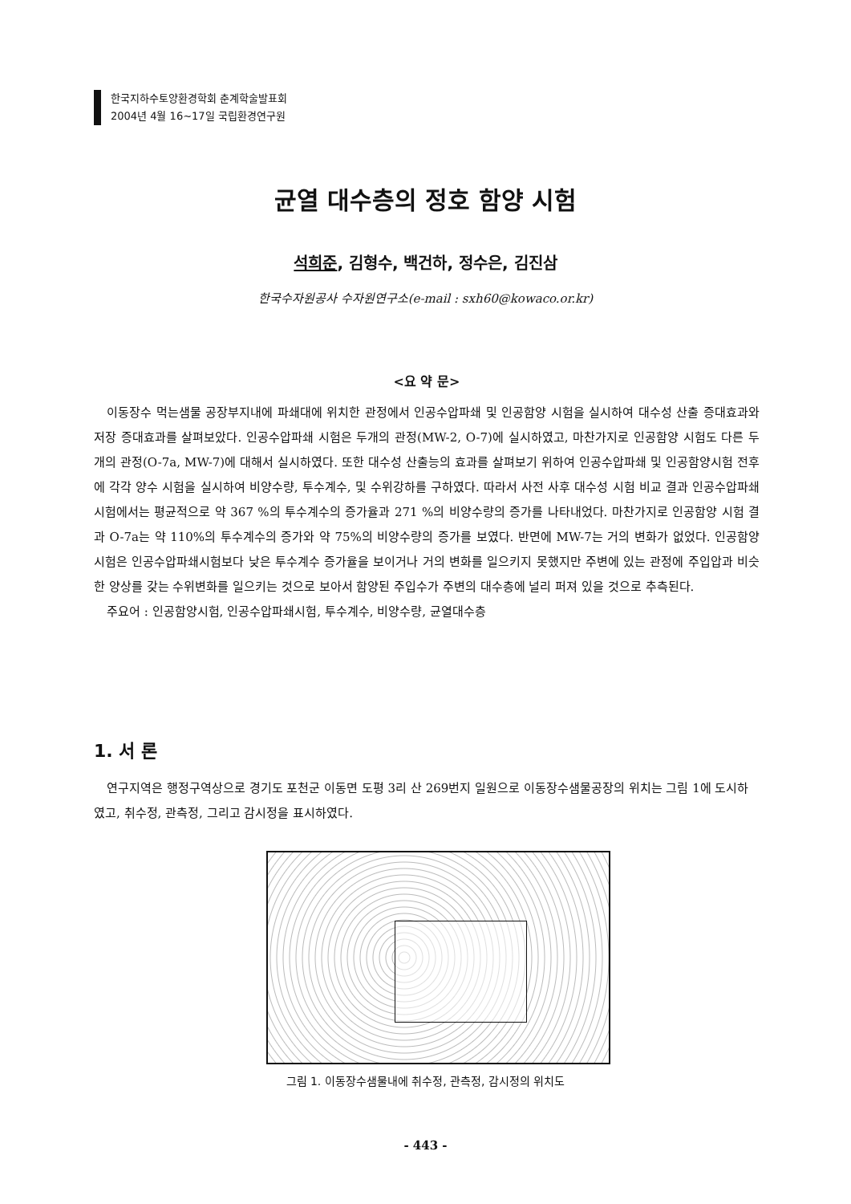한국지하수토양환경학회 춘계학술발표회
2004년 4월 16~17일 국립환경연구원
균열 대수층의 정호 함양 시험
석희준, 김형수, 백건하, 정수은, 김진삼
한국수자원공사 수자원연구소(e-mail : sxh60@kowaco.or.kr)
<요 약 문>
이동장수 먹는샘물 공장부지내에 파쇄대에 위치한 관정에서 인공수압파쇄 및 인공함양 시험을 실시하여 대수성 산출 증대효과와 저장 증대효과를 살펴보았다. 인공수압파쇄 시험은 두개의 관정(MW-2, O-7)에 실시하였고, 마찬가지로 인공함양 시험도 다른 두개의 관정(O-7a, MW-7)에 대해서 실시하였다. 또한 대수성 산출능의 효과를 살펴보기 위하여 인공수압파쇄 및 인공함양시험 전후에 각각 양수 시험을 실시하여 비양수량, 투수계수, 및 수위강하를 구하였다. 따라서 사전 사후 대수성 시험 비교 결과 인공수압파쇄 시험에서는 평균적으로 약 367 %의 투수계수의 증가율과 271 %의 비양수량의 증가를 나타내었다. 마찬가지로 인공함양 시험 결과 O-7a는 약 110%의 투수계수의 증가와 약 75%의 비양수량의 증가를 보였다. 반면에 MW-7는 거의 변화가 없었다. 인공함양시험은 인공수압파쇄시험보다 낮은 투수계수 증가율을 보이거나 거의 변화를 일으키지 못했지만 주변에 있는 관정에 주입압과 비슷한 양상를 갖는 수위변화를 일으키는 것으로 보아서 함양된 주입수가 주변의 대수층에 널리 퍼져 있을 것으로 추측된다.
주요어 : 인공함양시험, 인공수압파쇄시험, 투수계수, 비양수량, 균열대수층
1. 서 론
연구지역은 행정구역상으로 경기도 포천군 이동면 도평 3리 산 269번지 일원으로 이동장수샘물공장의 위치는 그림 1에 도시하였고, 취수정, 관측정, 그리고 감시정을 표시하였다.
그림 1. 이동장수샘물내에 취수정, 관측정, 감시정의 위치도
- 443 -